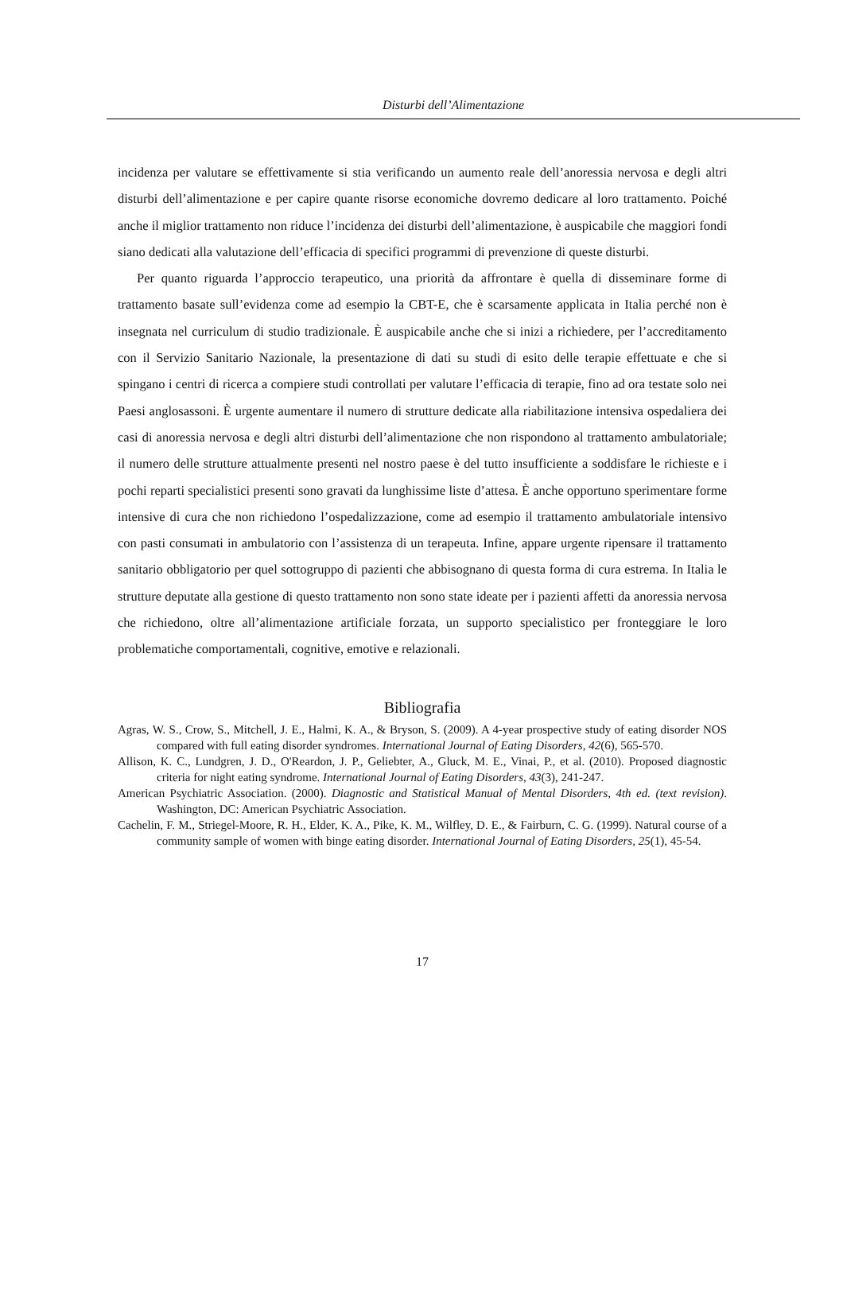Disturbi dell’Alimentazione
incidenza per valutare se effettivamente si stia verificando un aumento reale dell’anoressia nervosa e degli altri disturbi dell’alimentazione e per capire quante risorse economiche dovremo dedicare al loro trattamento. Poiché anche il miglior trattamento non riduce l’incidenza dei disturbi dell’alimentazione, è auspicabile che maggiori fondi siano dedicati alla valutazione dell’efficacia di specifici programmi di prevenzione di queste disturbi.
Per quanto riguarda l’approccio terapeutico, una priorità da affrontare è quella di disseminare forme di trattamento basate sull’evidenza come ad esempio la CBT-E, che è scarsamente applicata in Italia perché non è insegnata nel curriculum di studio tradizionale. È auspicabile anche che si inizi a richiedere, per l’accreditamento con il Servizio Sanitario Nazionale, la presentazione di dati su studi di esito delle terapie effettuate e che si spingano i centri di ricerca a compiere studi controllati per valutare l’efficacia di terapie, fino ad ora testate solo nei Paesi anglosassoni. È urgente aumentare il numero di strutture dedicate alla riabilitazione intensiva ospedaliera dei casi di anoressia nervosa e degli altri disturbi dell’alimentazione che non rispondono al trattamento ambulatoriale; il numero delle strutture attualmente presenti nel nostro paese è del tutto insufficiente a soddisfare le richieste e i pochi reparti specialistici presenti sono gravati da lunghissime liste d’attesa. È anche opportuno sperimentare forme intensive di cura che non richiedono l’ospedalizzazione, come ad esempio il trattamento ambulatoriale intensivo con pasti consumati in ambulatorio con l’assistenza di un terapeuta. Infine, appare urgente ripensare il trattamento sanitario obbligatorio per quel sottogruppo di pazienti che abbisognano di questa forma di cura estrema. In Italia le strutture deputate alla gestione di questo trattamento non sono state ideate per i pazienti affetti da anoressia nervosa che richiedono, oltre all’alimentazione artificiale forzata, un supporto specialistico per fronteggiare le loro problematiche comportamentali, cognitive, emotive e relazionali.
Bibliografia
Agras, W. S., Crow, S., Mitchell, J. E., Halmi, K. A., & Bryson, S. (2009). A 4-year prospective study of eating disorder NOS compared with full eating disorder syndromes. International Journal of Eating Disorders, 42(6), 565-570.
Allison, K. C., Lundgren, J. D., O'Reardon, J. P., Geliebter, A., Gluck, M. E., Vinai, P., et al. (2010). Proposed diagnostic criteria for night eating syndrome. International Journal of Eating Disorders, 43(3), 241-247.
American Psychiatric Association. (2000). Diagnostic and Statistical Manual of Mental Disorders, 4th ed. (text revision). Washington, DC: American Psychiatric Association.
Cachelin, F. M., Striegel-Moore, R. H., Elder, K. A., Pike, K. M., Wilfley, D. E., & Fairburn, C. G. (1999). Natural course of a community sample of women with binge eating disorder. International Journal of Eating Disorders, 25(1), 45-54.
17